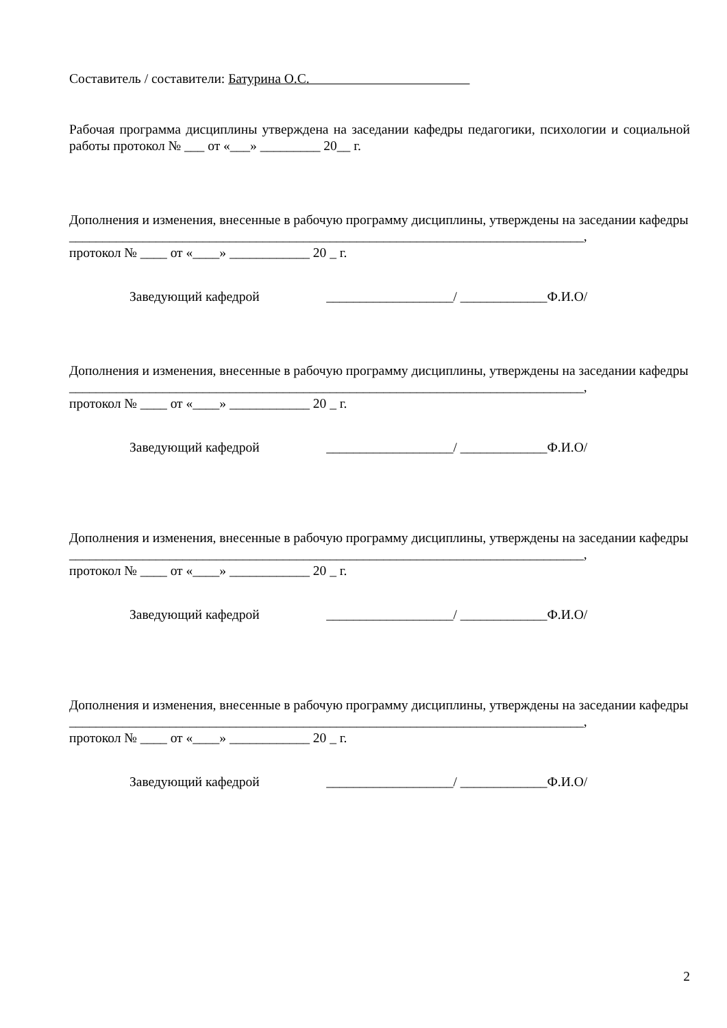Составитель / составители: Батурина О.С.
Рабочая программа дисциплины утверждена на заседании кафедры педагогики, психологии и социальной работы протокол № ___ от «___» _________ 20__ г.
Дополнения и изменения, внесенные в рабочую программу дисциплины, утверждены на заседании кафедры _____________________________________________________________________________,
протокол № ____ от «____» ____________ 20 _ г.
Заведующий кафедрой ___________________/ _____________Ф.И.О/
Дополнения и изменения, внесенные в рабочую программу дисциплины, утверждены на заседании кафедры _____________________________________________________________________________,
протокол № ____ от «____» ____________ 20 _ г.
Заведующий кафедрой ___________________/ _____________Ф.И.О/
Дополнения и изменения, внесенные в рабочую программу дисциплины, утверждены на заседании кафедры _____________________________________________________________________________,
протокол № ____ от «____» ____________ 20 _ г.
Заведующий кафедрой ___________________/ _____________Ф.И.О/
Дополнения и изменения, внесенные в рабочую программу дисциплины, утверждены на заседании кафедры _____________________________________________________________________________,
протокол № ____ от «____» ____________ 20 _ г.
Заведующий кафедрой ___________________/ _____________Ф.И.О/
2